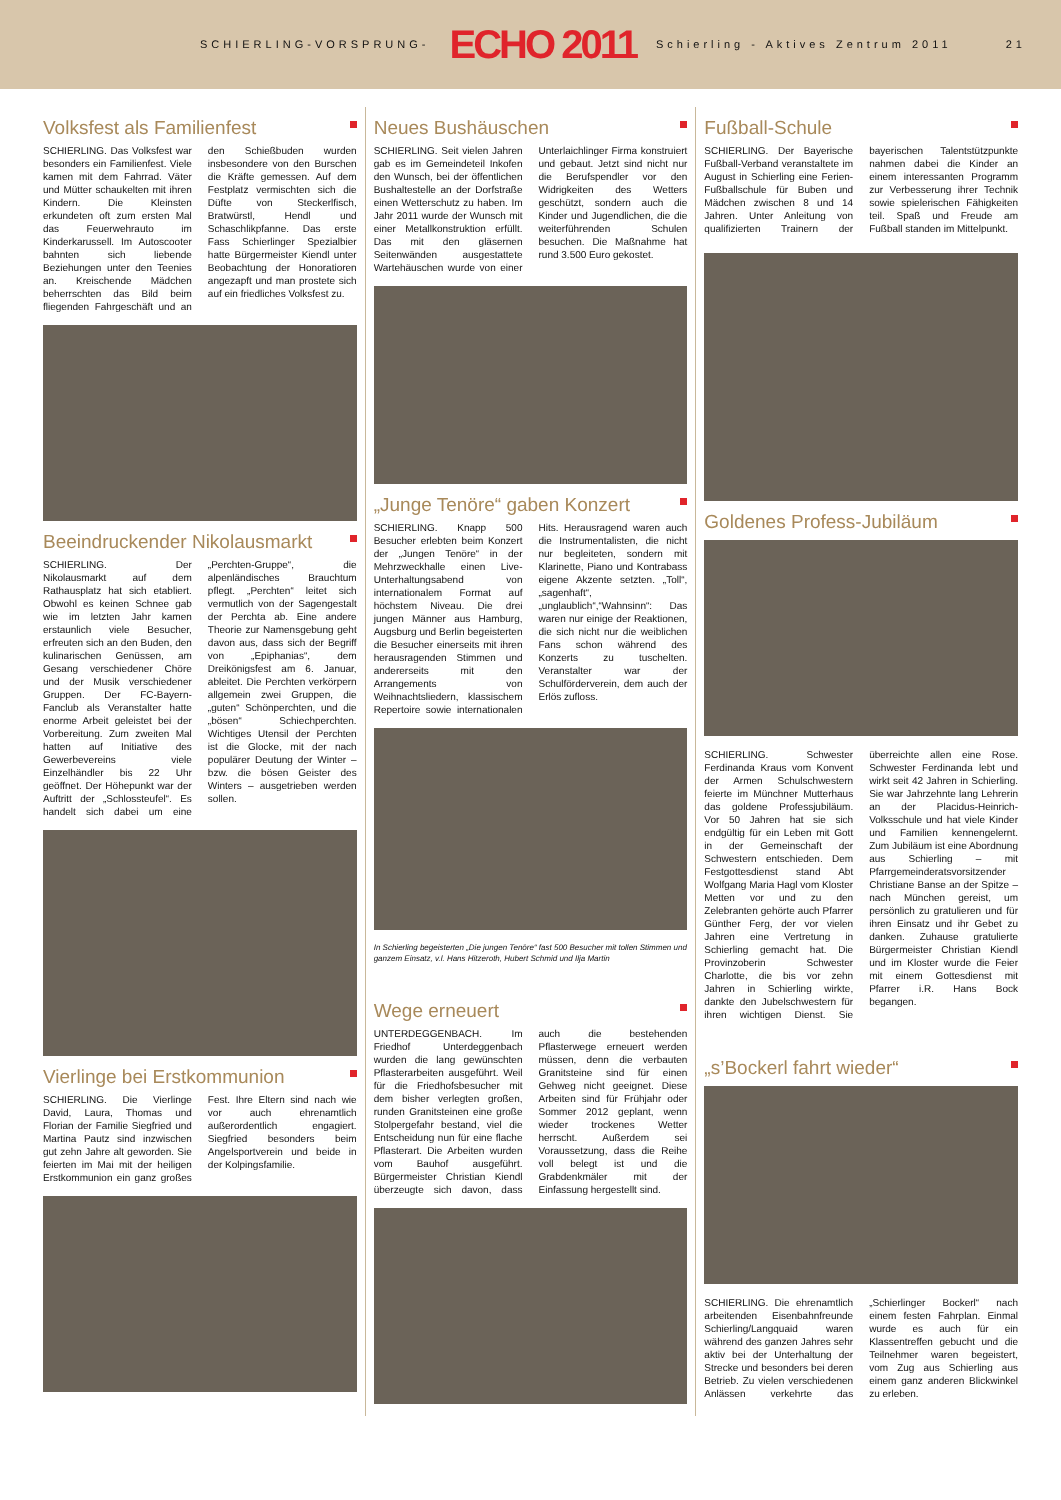SCHIERLING-VORSPRUNG- ECHO 2011 Schierling - Aktives Zentrum 2011 21
Volksfest als Familienfest
SCHIERLING. Das Volksfest war besonders ein Familienfest. Viele kamen mit dem Fahrrad. Väter und Mütter schaukelten mit ihren Kindern. Die Kleinsten erkundeten oft zum ersten Mal das Feuerwehrauto im Kinderkarussell. Im Autoscooter bahnten sich liebende Beziehungen unter den Teenies an. Kreischende Mädchen beherrschten das Bild beim fliegenden Fahrgeschäft und an den Schießbuden wurden insbesondere von den Burschen die Kräfte gemessen. Auf dem Festplatz vermischten sich die Düfte von Steckerlfisch, Bratwürstl, Hendl und Schaschlikpfanne. Das erste Fass Schierlinger Spezialbier hatte Bürgermeister Kiendl unter Beobachtung der Honoratioren angezapft und man prostete sich auf ein friedliches Volksfest zu.
Beeindruckender Nikolausmarkt
SCHIERLING. Der Nikolausmarkt auf dem Rathausplatz hat sich etabliert. Obwohl es keinen Schnee gab wie im letzten Jahr kamen erstaunlich viele Besucher, erfreuten sich an den Buden, den kulinarischen Genüssen, am Gesang verschiedener Chöre und der Musik verschiedener Gruppen. Der FC-Bayern-Fanclub als Veranstalter hatte enorme Arbeit geleistet bei der Vorbereitung. Zum zweiten Mal hatten auf Initiative des Gewerbevereins viele Einzelhändler bis 22 Uhr geöffnet. Der Höhepunkt war der Auftritt der „Schlossteufel“. Es handelt sich dabei um eine „Perchten-Gruppe“, die alpenländisches Brauchtum pflegt. „Perchten“ leitet sich vermutlich von der Sagengestalt der Perchta ab. Eine andere Theorie zur Namensgebung geht davon aus, dass sich der Begriff von „Epiphanias“, dem Dreikönigsfest am 6. Januar, ableitet. Die Perchten verkörpern allgemein zwei Gruppen, die „guten“ Schönperchten, und die „bösen“ Schiechperchten. Wichtiges Utensil der Perchten ist die Glocke, mit der nach populärer Deutung der Winter – bzw. die bösen Geister des Winters – ausgetrieben werden sollen.
Vierlinge bei Erstkommunion
SCHIERLING. Die Vierlinge David, Laura, Thomas und Florian der Familie Siegfried und Martina Pautz sind inzwischen gut zehn Jahre alt geworden. Sie feierten im Mai mit der heiligen Erstkommunion ein ganz großes Fest. Ihre Eltern sind nach wie vor auch ehrenamtlich außerordentlich engagiert. Siegfried besonders beim Angelsportverein und beide in der Kolpingsfamilie.
Neues Bushäuschen
SCHIERLING. Seit vielen Jahren gab es im Gemeindeteil Inkofen den Wunsch, bei der öffentlichen Bushaltestelle an der Dorfstraße einen Wetterschutz zu haben. Im Jahr 2011 wurde der Wunsch mit einer Metallkonstruktion erfüllt. Das mit den gläsernen Seitenwänden ausgestattete Wartehäuschen wurde von einer Unterlaichlinger Firma konstruiert und gebaut. Jetzt sind nicht nur die Berufspendler vor den Widrigkeiten des Wetters geschützt, sondern auch die Kinder und Jugendlichen, die die weiterführenden Schulen besuchen. Die Maßnahme hat rund 3.500 Euro gekostet.
„Junge Tenöre“ gaben Konzert
SCHIERLING. Knapp 500 Besucher erlebten beim Konzert der „Jungen Tenöre“ in der Mehrzweckhalle einen Live-Unterhaltungsabend von internationalem Format auf höchstem Niveau. Die drei jungen Männer aus Hamburg, Augsburg und Berlin begeisterten die Besucher einerseits mit ihren herausragenden Stimmen und andererseits mit den Arrangements von Weihnachtsliedern, klassischem Repertoire sowie internationalen Hits. Herausragend waren auch die Instrumentalisten, die nicht nur begleiteten, sondern mit Klarinette, Piano und Kontrabass eigene Akzente setzten. „Toll“, „sagenhaft“, „unglaublich“,“Wahnsinn“: Das waren nur einige der Reaktionen, die sich nicht nur die weiblichen Fans schon während des Konzerts zu tuschelten. Veranstalter war der Schulförderverein, dem auch der Erlös zufloss.
In Schierling begeisterten „Die jungen Tenöre“ fast 500 Besucher mit tollen Stimmen und ganzem Einsatz, v.l. Hans Hitzeroth, Hubert Schmid und Ilja Martin
Wege erneuert
UNTERDEGGENBACH. Im Friedhof Unterdeggenbach wurden die lang gewünschten Pflasterarbeiten ausgeführt. Weil für die Friedhofsbesucher mit dem bisher verlegten großen, runden Granitsteinen eine große Stolpergefahr bestand, viel die Entscheidung nun für eine flache Pflasterart. Die Arbeiten wurden vom Bauhof ausgeführt. Bürgermeister Christian Kiendl überzeugte sich davon, dass auch die bestehenden Pflasterwege erneuert werden müssen, denn die verbauten Granitsteine sind für einen Gehweg nicht geeignet. Diese Arbeiten sind für Frühjahr oder Sommer 2012 geplant, wenn wieder trockenes Wetter herrscht. Außerdem sei Voraussetzung, dass die Reihe voll belegt ist und die Grabdenkmäler mit der Einfassung hergestellt sind.
Fußball-Schule
SCHIERLING. Der Bayerische Fußball-Verband veranstaltete im August in Schierling eine Ferien-Fußballschule für Buben und Mädchen zwischen 8 und 14 Jahren. Unter Anleitung von qualifizierten Trainern der bayerischen Talentstützpunkte nahmen dabei die Kinder an einem interessanten Programm zur Verbesserung ihrer Technik sowie spielerischen Fähigkeiten teil. Spaß und Freude am Fußball standen im Mittelpunkt.
Goldenes Profess-Jubiläum
SCHIERLING. Schwester Ferdinanda Kraus vom Konvent der Armen Schulschwestern feierte im Münchner Mutterhaus das goldene Professjubiläum. Vor 50 Jahren hat sie sich endgültig für ein Leben mit Gott in der Gemeinschaft der Schwestern entschieden. Dem Festgottesdienst stand Abt Wolfgang Maria Hagl vom Kloster Metten vor und zu den Zelebranten gehörte auch Pfarrer Günther Ferg, der vor vielen Jahren eine Vertretung in Schierling gemacht hat. Die Provinzoberin Schwester Charlotte, die bis vor zehn Jahren in Schierling wirkte, dankte den Jubelschwestern für ihren wichtigen Dienst. Sie überreichte allen eine Rose. Schwester Ferdinanda lebt und wirkt seit 42 Jahren in Schierling. Sie war Jahrzehnte lang Lehrerin an der Placidus-Heinrich-Volksschule und hat viele Kinder und Familien kennengelernt. Zum Jubiläum ist eine Abordnung aus Schierling – mit Pfarrgemeinderatsvorsitzender Christiane Banse an der Spitze – nach München gereist, um persönlich zu gratulieren und für ihren Einsatz und ihr Gebet zu danken. Zuhause gratulierte Bürgermeister Christian Kiendl und im Kloster wurde die Feier mit einem Gottesdienst mit Pfarrer i.R. Hans Bock begangen.
„s’Bockerl fahrt wieder“
SCHIERLING. Die ehrenamtlich arbeitenden Eisenbahnfreunde Schierling/Langquaid waren während des ganzen Jahres sehr aktiv bei der Unterhaltung der Strecke und besonders bei deren Betrieb. Zu vielen verschiedenen Anlässen verkehrte das „Schierlinger Bockerl“ nach einem festen Fahrplan. Einmal wurde es auch für ein Klassentreffen gebucht und die Teilnehmer waren begeistert, vom Zug aus Schierling aus einem ganz anderen Blickwinkel zu erleben.